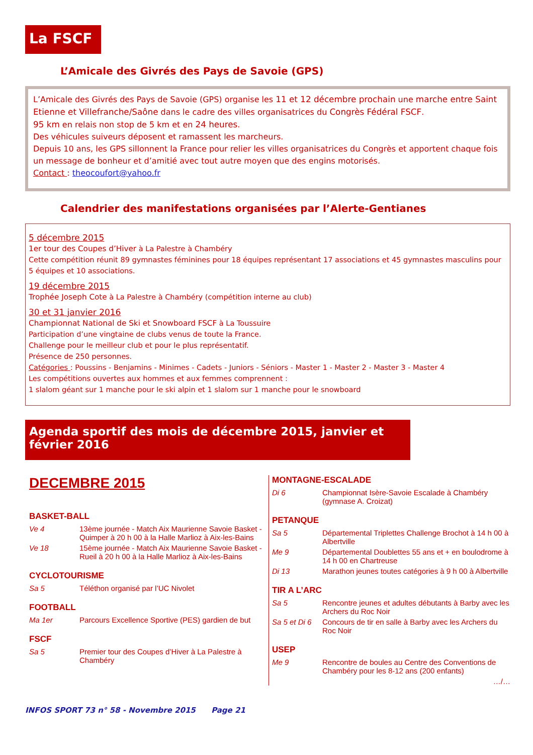La FSCF
L’Amicale des Givrés des Pays de Savoie (GPS)
L’Amicale des Givrés des Pays de Savoie (GPS) organise les 11 et 12 décembre prochain une marche entre Saint Etienne et Villefranche/Saône dans le cadre des villes organisatrices du Congrès Fédéral FSCF.
95 km en relais non stop de 5 km et en 24 heures.
Des véhicules suiveurs déposent et ramassent les marcheurs.
Depuis 10 ans, les GPS sillonnent la France pour relier les villes organisatrices du Congrès et apportent chaque fois un message de bonheur et d’amitié avec tout autre moyen que des engins motorisés.
Contact : theocoufort@yahoo.fr
Calendrier des manifestations organisées par l’Alerte-Gentianes
5 décembre 2015
1er tour des Coupes d’Hiver à La Palestre à Chambéry
Cette compétition réunit 89 gymnastes féminines pour 18 équipes représentant 17 associations et 45 gymnastes masculins pour 5 équipes et 10 associations.
19 décembre 2015
Trophée Joseph Cote à La Palestre à Chambéry (compétition interne au club)
30 et 31 janvier 2016
Championnat National de Ski et Snowboard FSCF à La Toussuire
Participation d’une vingtaine de clubs venus de toute la France.
Challenge pour le meilleur club et pour le plus représentatif.
Présence de 250 personnes.
Catégories : Poussins - Benjamins - Minimes - Cadets - Juniors - Séniors - Master 1 - Master 2 - Master 3 - Master 4
Les compétitions ouvertes aux hommes et aux femmes comprennent :
1 slalom géant sur 1 manche pour le ski alpin et 1 slalom sur 1 manche pour le snowboard
Agenda sportif des mois de décembre 2015, janvier et février 2016
DECEMBRE 2015
BASKET-BALL
Ve 4 13ème journée - Match Aix Maurienne Savoie Basket - Quimper à 20 h 00 à la Halle Marlioz à Aix-les-Bains
Ve 18 15ème journée - Match Aix Maurienne Savoie Basket - Rueil à 20 h 00 à la Halle Marlioz à Aix-les-Bains
CYCLOTOURISME
Sa 5 Téléthon organisé par l’UC Nivolet
FOOTBALL
Ma 1er Parcours Excellence Sportive (PES) gardien de but
FSCF
Sa 5 Premier tour des Coupes d’Hiver à La Palestre à Chambéry
MONTAGNE-ESCALADE
Di 6 Championnat Isère-Savoie Escalade à Chambéry (gymnase A. Croizat)
PETANQUE
Sa 5 Départemental Triplettes Challenge Brochot à 14 h 00 à Albertville
Me 9 Départemental Doublettes 55 ans et + en boulodrome à 14 h 00 en Chartreuse
Di 13 Marathon jeunes toutes catégories à 9 h 00 à Albertville
TIR A L’ARC
Sa 5 Rencontre jeunes et adultes débutants à Barby avec les Archers du Roc Noir
Sa 5 et Di 6 Concours de tir en salle à Barby avec les Archers du Roc Noir
USEP
Me 9 Rencontre de boules au Centre des Conventions de Chambéry pour les 8-12 ans (200 enfants)
…/…
INFOS SPORT 73 n° 58 - Novembre 2015 Page 21